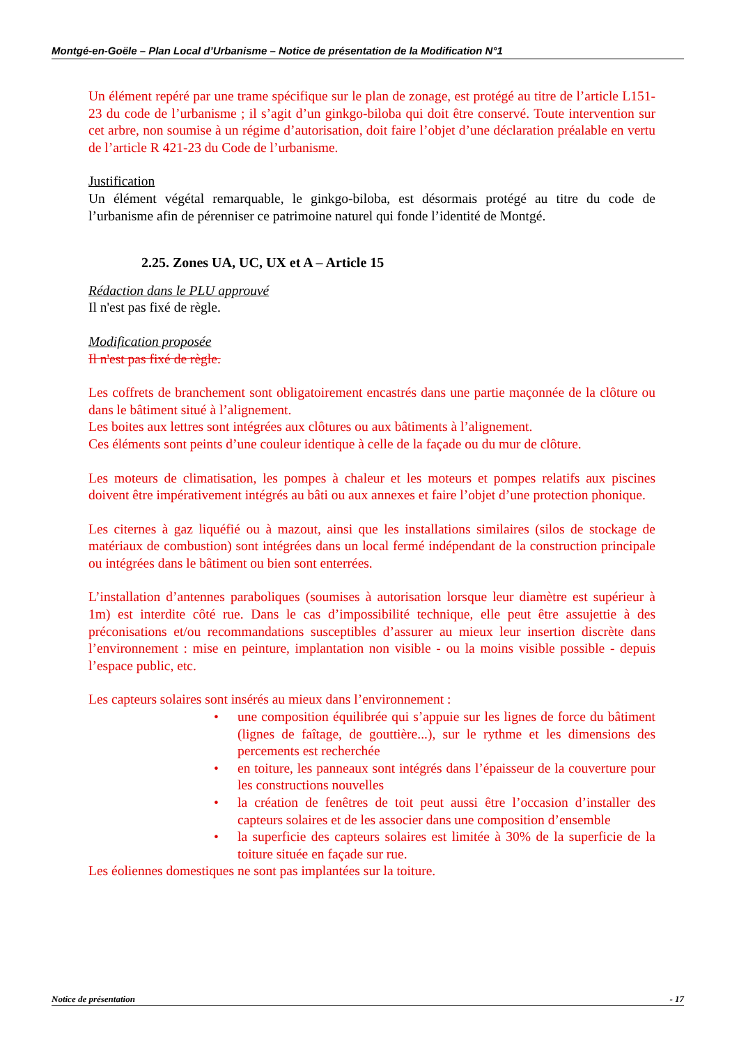Montgé-en-Goële – Plan Local d’Urbanisme – Notice de présentation de la Modification N°1
Un élément repéré par une trame spécifique sur le plan de zonage, est protégé au titre de l’article L151-23 du code de l’urbanisme ; il s’agit d’un ginkgo-biloba qui doit être conservé. Toute intervention sur cet arbre, non soumise à un régime d’autorisation, doit faire l’objet d’une déclaration préalable en vertu de l’article R 421-23 du Code de l’urbanisme.
Justification
Un élément végétal remarquable, le ginkgo-biloba, est désormais protégé au titre du code de l’urbanisme afin de pérenniser ce patrimoine naturel qui fonde l’identité de Montgé.
2.25. Zones UA, UC, UX et A – Article 15
Rédaction dans le PLU approuvé
Il n'est pas fixé de règle.
Modification proposée
Il n'est pas fixé de règle.
Les coffrets de branchement sont obligatoirement encastrés dans une partie maçonnée de la clôture ou dans le bâtiment situé à l’alignement.
Les boites aux lettres sont intégrées aux clôtures ou aux bâtiments à l’alignement.
Ces éléments sont peints d’une couleur identique à celle de la façade ou du mur de clôture.
Les moteurs de climatisation, les pompes à chaleur et les moteurs et pompes relatifs aux piscines doivent être impérativement intégrés au bâti ou aux annexes et faire l’objet d’une protection phonique.
Les citernes à gaz liquéfié ou à mazout, ainsi que les installations similaires (silos de stockage de matériaux de combustion) sont intégrées dans un local fermé indépendant de la construction principale ou intégrées dans le bâtiment ou bien sont enterrées.
L’installation d’antennes paraboliques (soumises à autorisation lorsque leur diamètre est supérieur à 1m) est interdite côté rue. Dans le cas d’impossibilité technique, elle peut être assujettie à des préconisations et/ou recommandations susceptibles d’assurer au mieux leur insertion discrète dans l’environnement : mise en peinture, implantation non visible - ou la moins visible possible - depuis l’espace public, etc.
Les capteurs solaires sont insérés au mieux dans l’environnement :
• une composition équilibrée qui s’appuie sur les lignes de force du bâtiment (lignes de faîtage, de gouttière...), sur le rythme et les dimensions des percements est recherchée
• en toiture, les panneaux sont intégrés dans l’épaisseur de la couverture pour les constructions nouvelles
• la création de fenêtres de toit peut aussi être l’occasion d’installer des capteurs solaires et de les associer dans une composition d’ensemble
• la superficie des capteurs solaires est limitée à 30% de la superficie de la toiture située en façade sur rue.
Les éoliennes domestiques ne sont pas implantées sur la toiture.
Notice de présentation - 17